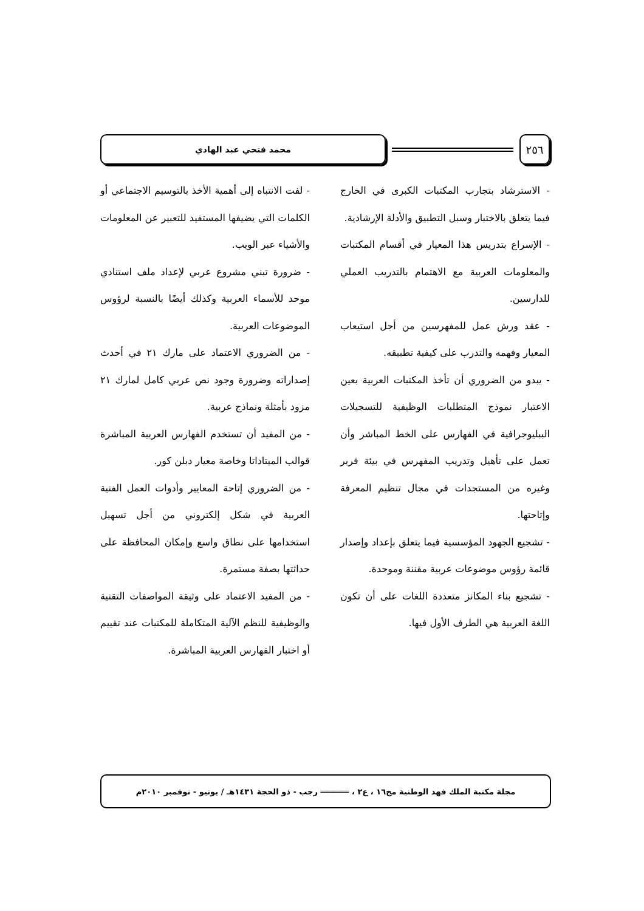٢٥٦
محمد فتحي عبد الهادي
- الاسترشاد بتجارب المكتبات الكبرى في الخارج فيما يتعلق بالاختبار وسبل التطبيق والأدلة الإرشادية.
- الإسراع بتدريس هذا المعيار في أقسام المكتبات والمعلومات العربية مع الاهتمام بالتدريب العملي للدارسين.
- عقد ورش عمل للمفهرسين من أجل استيعاب المعيار وفهمه والتدرب على كيفية تطبيقه.
- يبدو من الضروري أن تأخذ المكتبات العربية بعين الاعتبار نموذج المتطلبات الوظيفية للتسجيلات الببليوجرافية في الفهارس على الخط المباشر وأن تعمل على تأهيل وتدريب المفهرس في بيئة فربر وغيره من المستجدات في مجال تنظيم المعرفة وإتاحتها.
- تشجيع الجهود المؤسسية فيما يتعلق بإعداد وإصدار قائمة رؤوس موضوعات عربية مقننة وموحدة.
- تشجيع بناء المكانز متعددة اللغات على أن تكون اللغة العربية هي الطرف الأول فيها.
- لفت الانتباه إلى أهمية الأخذ بالتوسيم الاجتماعي أو الكلمات التي يضيفها المستفيد للتعبير عن المعلومات والأشياء عبر الويب.
- ضرورة تبني مشروع عربي لإعداد ملف استنادي موحد للأسماء العربية وكذلك أيضًا بالنسبة لرؤوس الموضوعات العربية.
- من الضروري الاعتماد على مارك ٢١ في أحدث إصداراته وضرورة وجود نص عربي كامل لمارك ٢١ مزود بأمثلة ونماذج عربية.
- من المفيد أن تستخدم الفهارس العربية المباشرة قوالب الميتاداتا وخاصة معيار دبلن كور.
- من الضروري إتاحة المعايير وأدوات العمل الفنية العربية في شكل إلكتروني من أجل تسهيل استخدامها على نطاق واسع وإمكان المحافظة على حداثتها بصفة مستمرة.
- من المفيد الاعتماد على وثيقة المواصفات التقنية والوظيفية للنظم الآلية المتكاملة للمكتبات عند تقييم أو اختبار الفهارس العربية المباشرة.
مجلة مكتبة الملك فهد الوطنية مج١٦ ، ع٢ ، ══════ رجب - ذو الحجة ١٤٣١هـ / يونيو - نوفمبر ٢٠١٠م